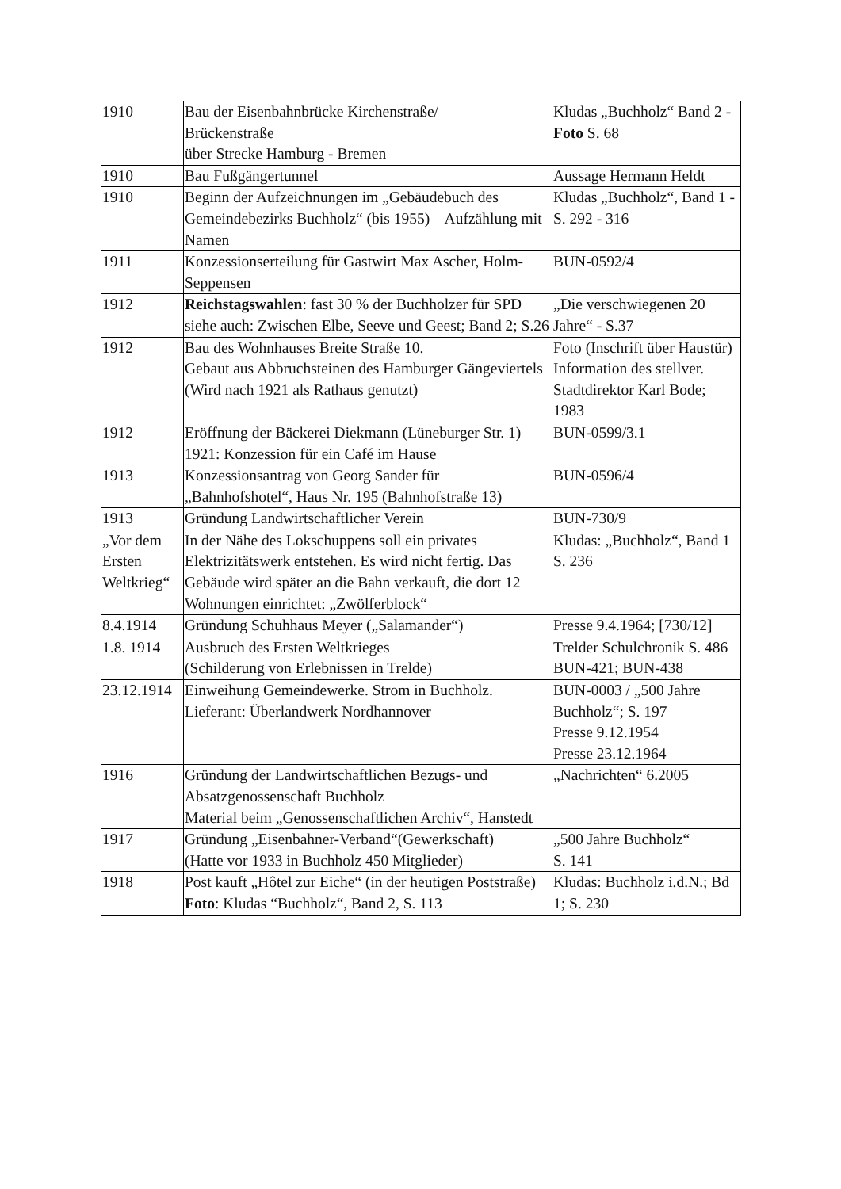| 1910 | Bau der Eisenbahnbrücke Kirchenstraße/ Brückenstraße über Strecke Hamburg - Bremen | Kludas „Buchholz“ Band 2 - Foto S. 68 |
| 1910 | Bau Fußgängertunnel | Aussage Hermann Heldt |
| 1910 | Beginn der Aufzeichnungen im „Gebäudebuch des Gemeindebezirks Buchholz“ (bis 1955) – Aufzählung mit Namen | Kludas „Buchholz“, Band 1 - S. 292 - 316 |
| 1911 | Konzessionserteilung für Gastwirt Max Ascher, Holm-Seppensen | BUN-0592/4 |
| 1912 | Reichstagswahlen : fast 30 % der Buchholzer für SPD siehe auch: Zwischen Elbe, Seeve und Geest; Band 2; S.26 | „Die verschwiegenen 20 Jahre“ - S.37 |
| 1912 | Bau des Wohnhauses Breite Straße 10. Gebaut aus Abbruchsteinen des Hamburger Gängeviertels (Wird nach 1921 als Rathaus genutzt) | Foto (Inschrift über Haustür) Information des stellver. Stadtdirektor Karl Bode; 1983 |
| 1912 | Eröffnung der Bäckerei Diekmann (Lüneburger Str. 1) 1921: Konzession für ein Café im Hause | BUN-0599/3.1 |
| 1913 | Konzessionsantrag von Georg Sander für „Bahnhofshotel“, Haus Nr. 195 (Bahnhofstraße 13) | BUN-0596/4 |
| 1913 | Gründung Landwirtschaftlicher Verein | BUN-730/9 |
| „Vor dem Ersten Weltkrieg“ | In der Nähe des Lokschuppens soll ein privates Elektrizitätswerk entstehen. Es wird nicht fertig. Das Gebäude wird später an die Bahn verkauft, die dort 12 Wohnungen einrichtet: „Zwölferblock“ | Kludas: „Buchholz“, Band 1 S. 236 |
| 8.4.1914 | Gründung Schuhhaus Meyer („Salamander“) | Presse 9.4.1964; [730/12] |
| 1.8. 1914 | Ausbruch des Ersten Weltkrieges (Schilderung von Erlebnissen in Trelde) | Trelder Schulchronik S. 486 BUN-421; BUN-438 |
| 23.12.1914 | Einweihung Gemeindewerke. Strom in Buchholz. Lieferant: Überlandwerk Nordhannover | BUN-0003 / „500 Jahre Buchholz“; S. 197 Presse 9.12.1954 Presse 23.12.1964 |
| 1916 | Gründung der Landwirtschaftlichen Bezugs- und Absatzgenossenschaft Buchholz Material beim „Genossenschaftlichen Archiv“, Hanstedt | „Nachrichten“ 6.2005 |
| 1917 | Gründung „Eisenbahner-Verband“(Gewerkschaft) (Hatte vor 1933 in Buchholz 450 Mitglieder) | „500 Jahre Buchholz“ S. 141 |
| 1918 | Post kauft „Hôtel zur Eiche“ (in der heutigen Poststraße) Foto : Kludas “Buchholz“, Band 2, S. 113 | Kludas: Buchholz i.d.N.; Bd 1; S. 230 |